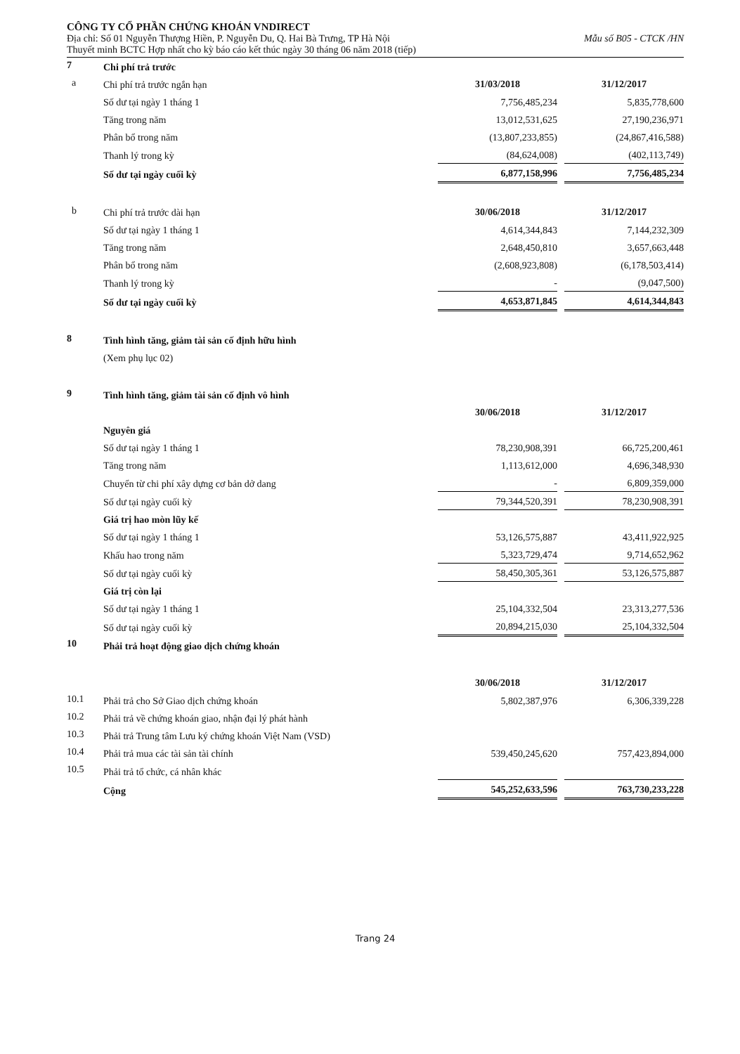CÔNG TY CỔ PHẦN CHỨNG KHOÁN VNDIRECT
Địa chỉ: Số 01 Nguyễn Thượng Hiền, P. Nguyễn Du, Q. Hai Bà Trưng, TP Hà Nội Mẫu số B05 - CTCK /HN
Thuyết minh BCTC Hợp nhất cho kỳ báo cáo kết thúc ngày 30 tháng 06 năm 2018 (tiếp)
| 7 | Chi phí trả trước | | | |
| a | Chi phí trả trước ngắn hạn | 31/03/2018 | | 31/12/2017 |
| | Số dư tại ngày 1 tháng 1 | 7,756,485,234 | | 5,835,778,600 |
| | Tăng trong năm | 13,012,531,625 | | 27,190,236,971 |
| | Phân bổ trong năm | (13,807,233,855) | | (24,867,416,588) |
| | Thanh lý trong kỳ | (84,624,008) | | (402,113,749) |
| | Số dư tại ngày cuối kỳ | 6,877,158,996 | | 7,756,485,234 |
| b | Chi phí trả trước dài hạn | 30/06/2018 | | 31/12/2017 |
| | Số dư tại ngày 1 tháng 1 | 4,614,344,843 | | 7,144,232,309 |
| | Tăng trong năm | 2,648,450,810 | | 3,657,663,448 |
| | Phân bổ trong năm | (2,608,923,808) | | (6,178,503,414) |
| | Thanh lý trong kỳ | - | | (9,047,500) |
| | Số dư tại ngày cuối kỳ | 4,653,871,845 | | 4,614,344,843 |
| 8 | Tình hình tăng, giảm tài sản cố định hữu hình | | | |
| | (Xem phụ lục 02) | | | |
| 9 | Tình hình tăng, giảm tài sản cố định vô hình | | | |
| | | 30/06/2018 | | 31/12/2017 |
| | Nguyên giá | | | |
| | Số dư tại ngày 1 tháng 1 | 78,230,908,391 | | 66,725,200,461 |
| | Tăng trong năm | 1,113,612,000 | | 4,696,348,930 |
| | Chuyển từ chi phí xây dựng cơ bản dở dang | - | | 6,809,359,000 |
| | Số dư tại ngày cuối kỳ | 79,344,520,391 | | 78,230,908,391 |
| | Giá trị hao mòn lũy kế | | | |
| | Số dư tại ngày 1 tháng 1 | 53,126,575,887 | | 43,411,922,925 |
| | Khấu hao trong năm | 5,323,729,474 | | 9,714,652,962 |
| | Số dư tại ngày cuối kỳ | 58,450,305,361 | | 53,126,575,887 |
| | Giá trị còn lại | | | |
| | Số dư tại ngày 1 tháng 1 | 25,104,332,504 | | 23,313,277,536 |
| | Số dư tại ngày cuối kỳ | 20,894,215,030 | | 25,104,332,504 |
| 10 | Phải trả hoạt động giao dịch chứng khoán | | | |
| | | 30/06/2018 | | 31/12/2017 |
| 10.1 | Phải trả cho Sở Giao dịch chứng khoán | 5,802,387,976 | | 6,306,339,228 |
| 10.2 | Phải trả về chứng khoán giao, nhận đại lý phát hành | | | |
| 10.3 | Phải trả Trung tâm Lưu ký chứng khoán Việt Nam (VSD) | | | |
| 10.4 | Phải trả mua các tài sản tài chính | 539,450,245,620 | | 757,423,894,000 |
| 10.5 | Phải trả tổ chức, cá nhân khác | | | |
| | Cộng | 545,252,633,596 | | 763,730,233,228 |
Trang 24